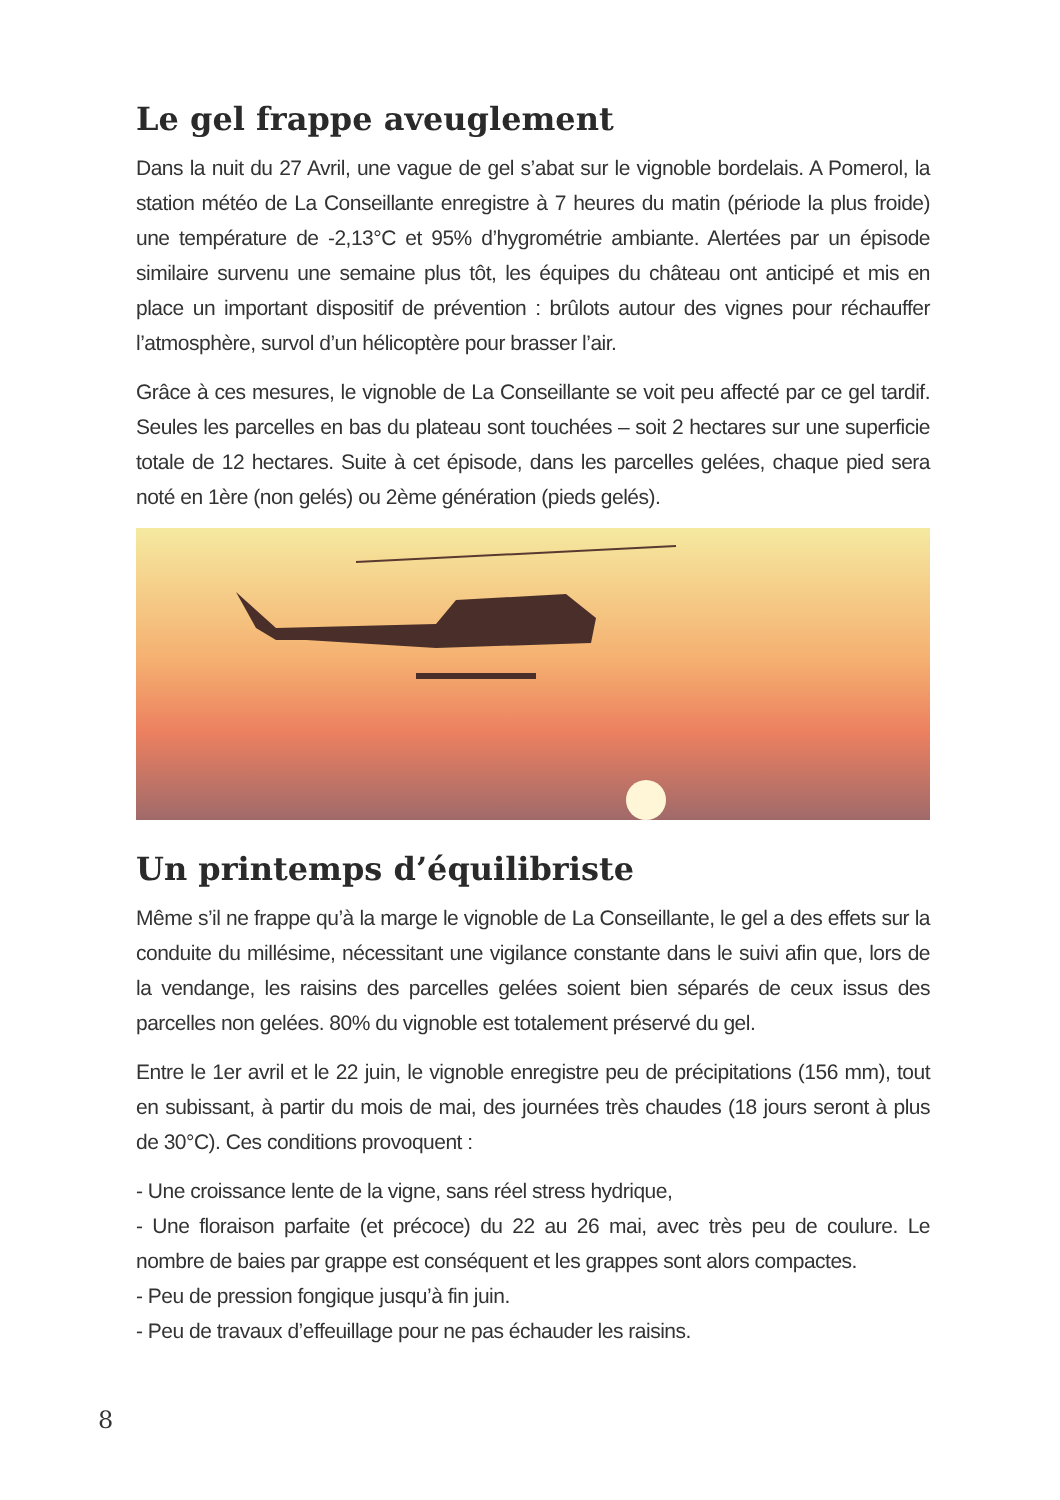Le gel frappe aveuglement
Dans la nuit du 27 Avril, une vague de gel s’abat sur le vignoble bordelais. A Pomerol, la station météo de La Conseillante enregistre à 7 heures du matin (période la plus froide) une température de -2,13°C et 95% d’hygrométrie ambiante. Alertées par un épisode similaire survenu une semaine plus tôt, les équipes du château ont anticipé et mis en place un important dispositif de prévention : brûlots autour des vignes pour réchauffer l’atmosphère, survol d’un hélicoptère pour brasser l’air.
Grâce à ces mesures, le vignoble de La Conseillante se voit peu affecté par ce gel tardif. Seules les parcelles en bas du plateau sont touchées – soit 2 hectares sur une superficie totale de 12 hectares. Suite à cet épisode, dans les parcelles gelées, chaque pied sera noté en 1ère (non gelés) ou 2ème génération (pieds gelés).
Un printemps d’équilibriste
Même s’il ne frappe qu’à la marge le vignoble de La Conseillante, le gel a des effets sur la conduite du millésime, nécessitant une vigilance constante dans le suivi afin que, lors de la vendange, les raisins des parcelles gelées soient bien séparés de ceux issus des parcelles non gelées. 80% du vignoble est totalement préservé du gel.
Entre le 1er avril et le 22 juin, le vignoble enregistre peu de précipitations (156 mm), tout en subissant, à partir du mois de mai, des journées très chaudes (18 jours seront à plus de 30°C). Ces conditions provoquent :
- Une croissance lente de la vigne, sans réel stress hydrique,
- Une floraison parfaite (et précoce) du 22 au 26 mai, avec très peu de coulure. Le nombre de baies par grappe est conséquent et les grappes sont alors compactes.
- Peu de pression fongique jusqu’à fin juin.
- Peu de travaux d’effeuillage pour ne pas échauder les raisins.
8